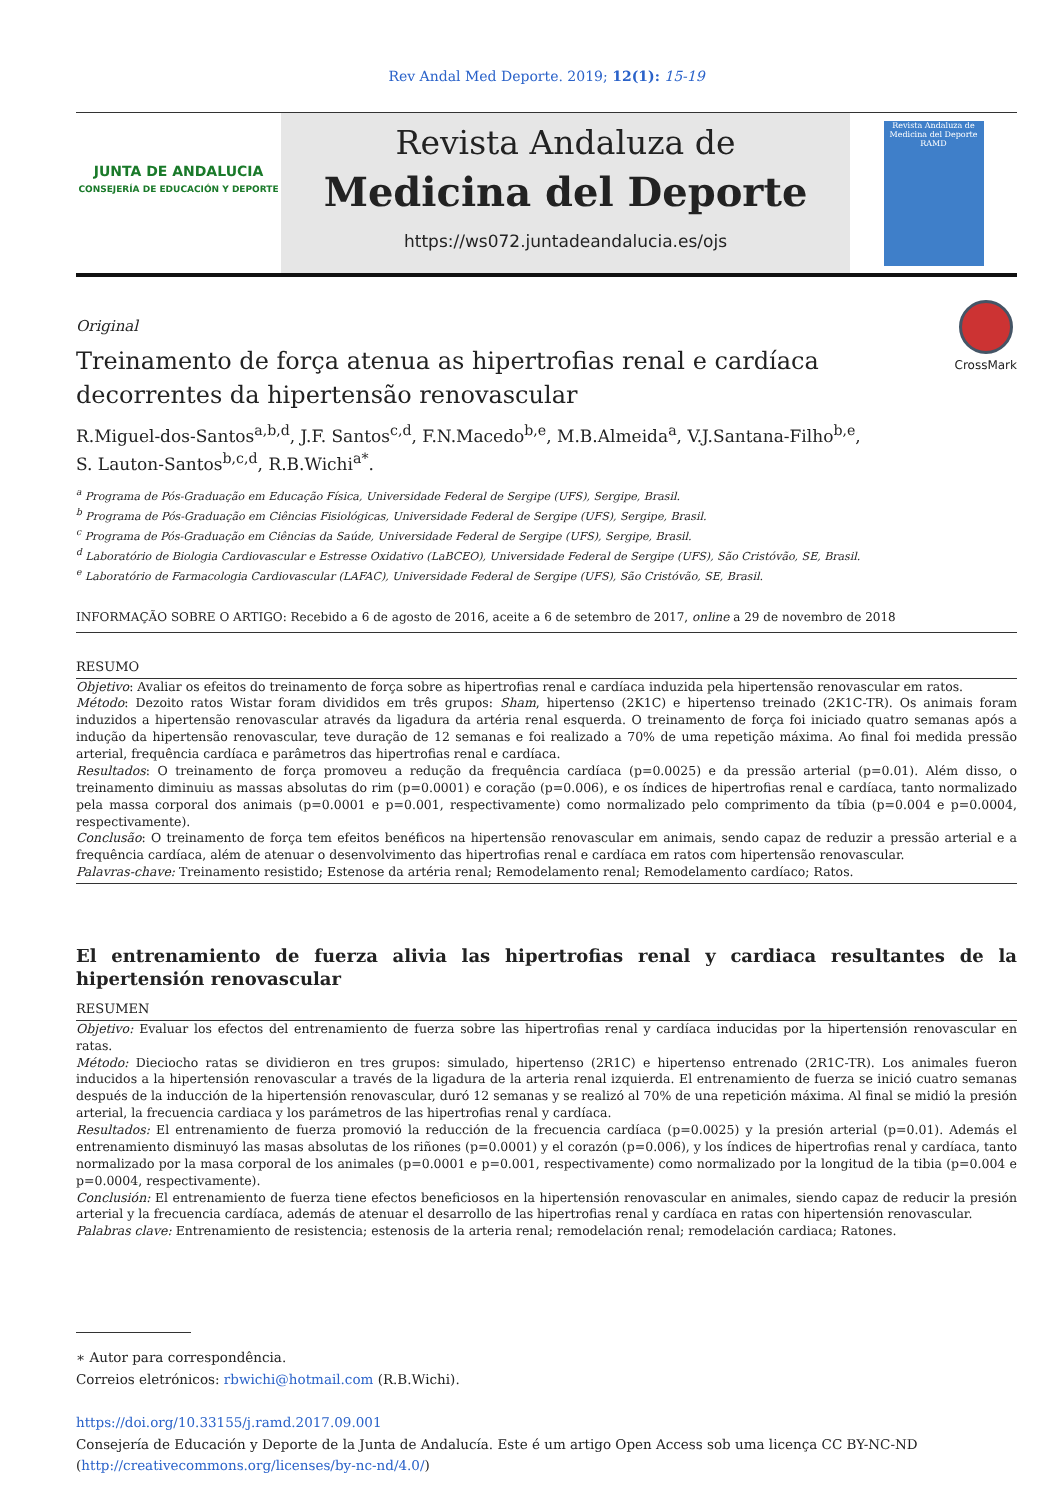Rev Andal Med Deporte. 2019; 12(1): 15-19
JUNTA DE ANDALUCIA
CONSEJERÍA DE EDUCACIÓN Y DEPORTE
Revista Andaluza de
Medicina del Deporte
https://ws072.juntadeandalucia.es/ojs
Revista Andaluza de Medicina del Deporte
RAMD
CrossMark
Original
Treinamento de força atenua as hipertrofias renal e cardíaca decorrentes da hipertensão renovascular
R.Miguel-dos-Santos<sup>a,b,d</sup>, J.F. Santos<sup>c,d</sup>, F.N.Macedo<sup>b,e</sup>, M.B.Almeida<sup>a</sup>, V.J.Santana-Filho<sup>b,e</sup>,
S. Lauton-Santos<sup>b,c,d</sup>, R.B.Wichi<sup>a*</sup>.
<sup>a</sup> Programa de Pós-Graduação em Educação Física, Universidade Federal de Sergipe (UFS), Sergipe, Brasil.
<sup>b</sup> Programa de Pós-Graduação em Ciências Fisiológicas, Universidade Federal de Sergipe (UFS), Sergipe, Brasil.
<sup>c</sup> Programa de Pós-Graduação em Ciências da Saúde, Universidade Federal de Sergipe (UFS), Sergipe, Brasil.
<sup>d</sup> Laboratório de Biologia Cardiovascular e Estresse Oxidativo (LaBCEO), Universidade Federal de Sergipe (UFS), São Cristóvão, SE, Brasil.
<sup>e</sup> Laboratório de Farmacologia Cardiovascular (LAFAC), Universidade Federal de Sergipe (UFS), São Cristóvão, SE, Brasil.
INFORMAÇÃO SOBRE O ARTIGO: Recebido a 6 de agosto de 2016, aceite a 6 de setembro de 2017, online a 29 de novembro de 2018
RESUMO
Objetivo: Avaliar os efeitos do treinamento de força sobre as hipertrofias renal e cardíaca induzida pela hipertensão renovascular em ratos.
Método: Dezoito ratos Wistar foram divididos em três grupos: Sham, hipertenso (2K1C) e hipertenso treinado (2K1C-TR). Os animais foram induzidos a hipertensão renovascular através da ligadura da artéria renal esquerda. O treinamento de força foi iniciado quatro semanas após a indução da hipertensão renovascular, teve duração de 12 semanas e foi realizado a 70% de uma repetição máxima. Ao final foi medida pressão arterial, frequência cardíaca e parâmetros das hipertrofias renal e cardíaca.
Resultados: O treinamento de força promoveu a redução da frequência cardíaca (p=0.0025) e da pressão arterial (p=0.01). Além disso, o treinamento diminuiu as massas absolutas do rim (p=0.0001) e coração (p=0.006), e os índices de hipertrofias renal e cardíaca, tanto normalizado pela massa corporal dos animais (p=0.0001 e p=0.001, respectivamente) como normalizado pelo comprimento da tíbia (p=0.004 e p=0.0004, respectivamente).
Conclusão: O treinamento de força tem efeitos benéficos na hipertensão renovascular em animais, sendo capaz de reduzir a pressão arterial e a frequência cardíaca, além de atenuar o desenvolvimento das hipertrofias renal e cardíaca em ratos com hipertensão renovascular.
Palavras-chave: Treinamento resistido; Estenose da artéria renal; Remodelamento renal; Remodelamento cardíaco; Ratos.
El entrenamiento de fuerza alivia las hipertrofias renal y cardiaca resultantes de la hipertensión renovascular
RESUMEN
Objetivo: Evaluar los efectos del entrenamiento de fuerza sobre las hipertrofias renal y cardíaca inducidas por la hipertensión renovascular en ratas.
Método: Dieciocho ratas se dividieron en tres grupos: simulado, hipertenso (2R1C) e hipertenso entrenado (2R1C-TR). Los animales fueron inducidos a la hipertensión renovascular a través de la ligadura de la arteria renal izquierda. El entrenamiento de fuerza se inició cuatro semanas después de la inducción de la hipertensión renovascular, duró 12 semanas y se realizó al 70% de una repetición máxima. Al final se midió la presión arterial, la frecuencia cardiaca y los parámetros de las hipertrofias renal y cardíaca.
Resultados: El entrenamiento de fuerza promovió la reducción de la frecuencia cardíaca (p=0.0025) y la presión arterial (p=0.01). Además el entrenamiento disminuyó las masas absolutas de los riñones (p=0.0001) y el corazón (p=0.006), y los índices de hipertrofias renal y cardíaca, tanto normalizado por la masa corporal de los animales (p=0.0001 e p=0.001, respectivamente) como normalizado por la longitud de la tibia (p=0.004 e p=0.0004, respectivamente).
Conclusión: El entrenamiento de fuerza tiene efectos beneficiosos en la hipertensión renovascular en animales, siendo capaz de reducir la presión arterial y la frecuencia cardíaca, además de atenuar el desarrollo de las hipertrofias renal y cardíaca en ratas con hipertensión renovascular.
Palabras clave: Entrenamiento de resistencia; estenosis de la arteria renal; remodelación renal; remodelación cardiaca; Ratones.
∗ Autor para correspondência.
Correios eletrónicos: rbwichi@hotmail.com (R.B.Wichi).
https://doi.org/10.33155/j.ramd.2017.09.001
Consejería de Educación y Deporte de la Junta de Andalucía. Este é um artigo Open Access sob uma licença CC BY-NC-ND (http://creativecommons.org/licenses/by-nc-nd/4.0/)